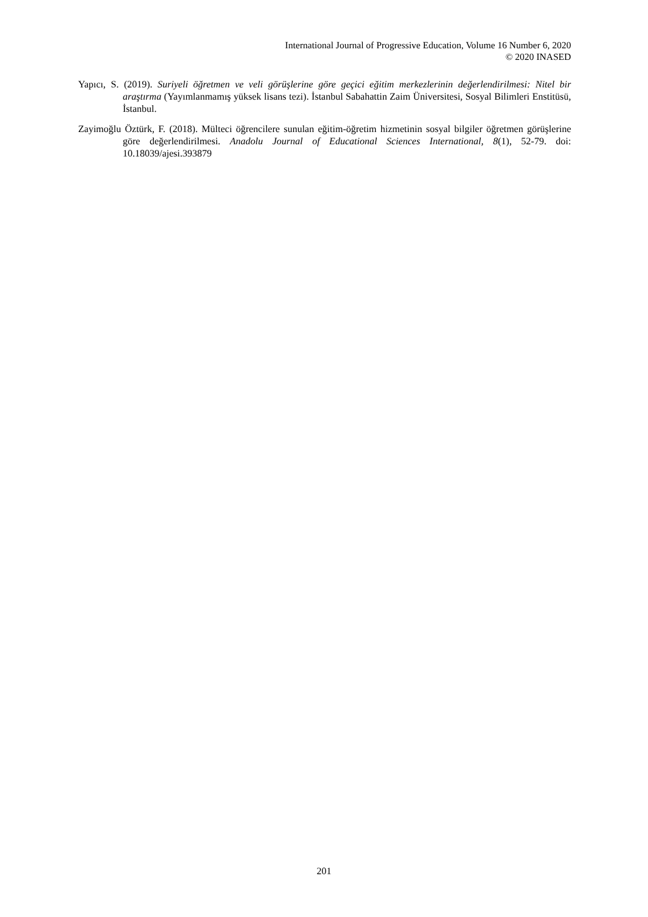International Journal of Progressive Education, Volume 16 Number 6, 2020
© 2020 INASED
Yapıcı, S. (2019). Suriyeli öğretmen ve veli görüşlerine göre geçici eğitim merkezlerinin değerlendirilmesi: Nitel bir araştırma (Yayımlanmamış yüksek lisans tezi). İstanbul Sabahattin Zaim Üniversitesi, Sosyal Bilimleri Enstitüsü, İstanbul.
Zayimoğlu Öztürk, F. (2018). Mülteci öğrencilere sunulan eğitim-öğretim hizmetinin sosyal bilgiler öğretmen görüşlerine göre değerlendirilmesi. Anadolu Journal of Educational Sciences International, 8(1), 52-79. doi: 10.18039/ajesi.393879
201